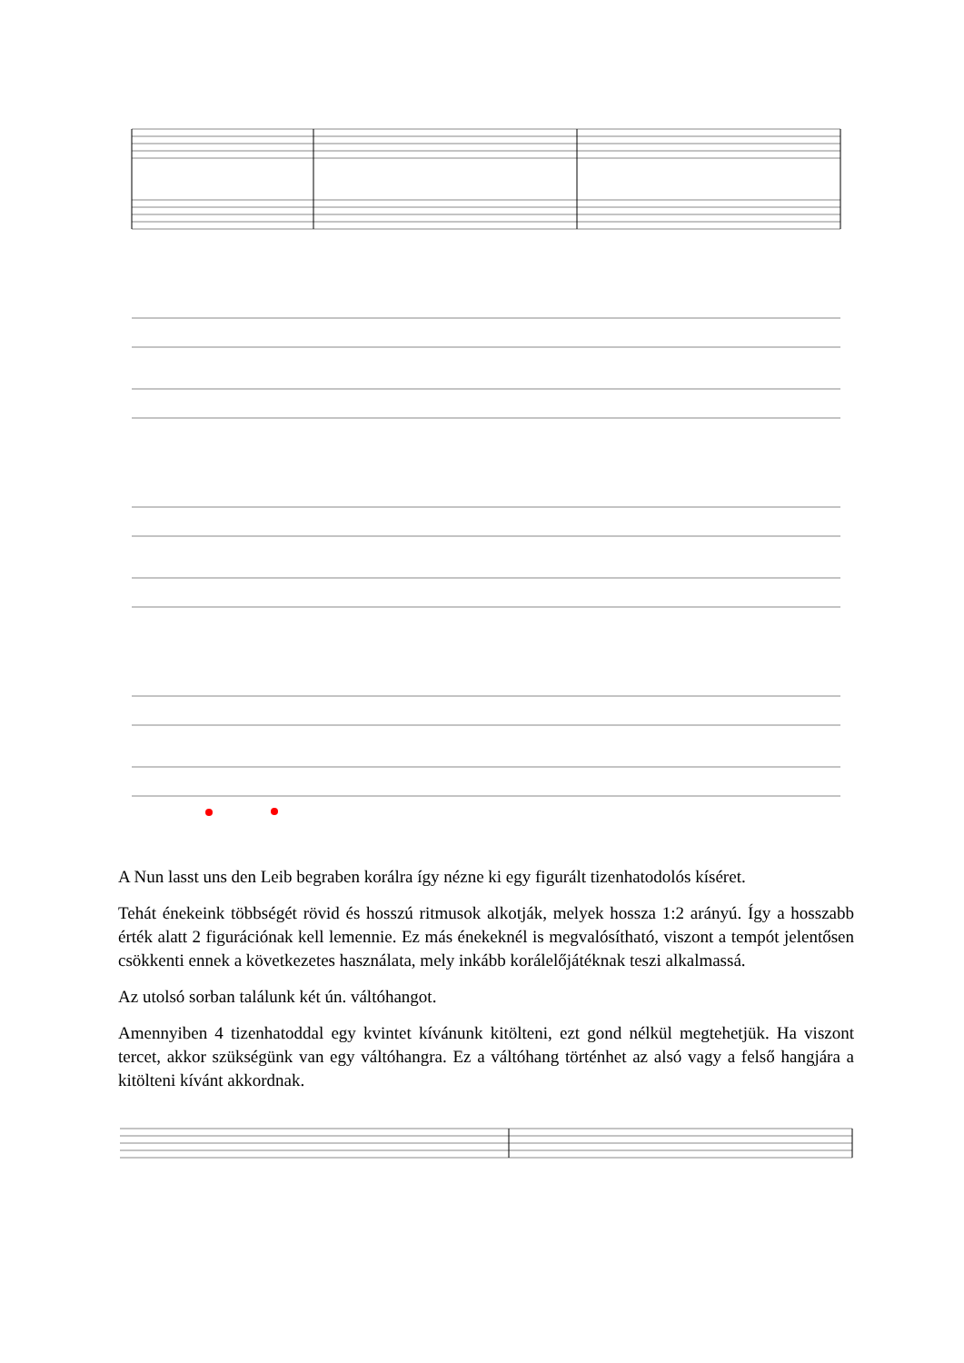A Nun lasst uns den Leib begraben korálra így nézne ki egy figurált tizenhatodolós kíséret.
Tehát énekeink többségét rövid és hosszú ritmusok alkotják, melyek hossza 1:2 arányú. Így a hosszabb érték alatt 2 figurációnak kell lemennie. Ez más énekeknél is megvalósítható, viszont a tempót jelentősen csökkenti ennek a következetes használata, mely inkább korálelőjátéknak teszi alkalmassá.
Az utolsó sorban találunk két ún. váltóhangot.
Amennyiben 4 tizenhatoddal egy kvintet kívánunk kitölteni, ezt gond nélkül megtehetjük. Ha viszont tercet, akkor szükségünk van egy váltóhangra. Ez a váltóhang történhet az alsó vagy a felső hangjára a kitölteni kívánt akkordnak.